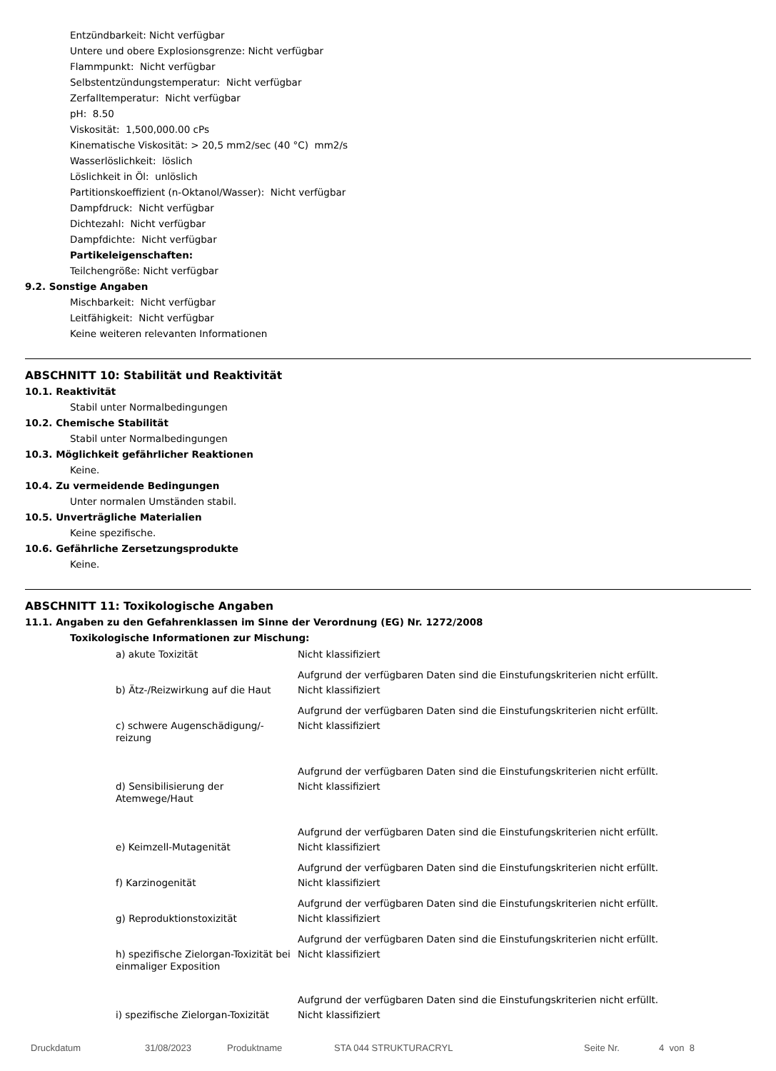Entzündbarkeit: Nicht verfügbar
Untere und obere Explosionsgrenze: Nicht verfügbar
Flammpunkt: Nicht verfügbar
Selbstentzündungstemperatur: Nicht verfügbar
Zerfalltemperatur: Nicht verfügbar
pH: 8.50
Viskosität: 1,500,000.00 cPs
Kinematische Viskosität: > 20,5 mm2/sec (40 °C) mm2/s
Wasserlöslichkeit: löslich
Löslichkeit in Öl: unlöslich
Partitionskoeffizient (n-Oktanol/Wasser): Nicht verfügbar
Dampfdruck: Nicht verfügbar
Dichtezahl: Nicht verfügbar
Dampfdichte: Nicht verfügbar
Partikeleigenschaften:
Teilchengröße: Nicht verfügbar
9.2. Sonstige Angaben
Mischbarkeit: Nicht verfügbar
Leitfähigkeit: Nicht verfügbar
Keine weiteren relevanten Informationen
ABSCHNITT 10: Stabilität und Reaktivität
10.1. Reaktivität
Stabil unter Normalbedingungen
10.2. Chemische Stabilität
Stabil unter Normalbedingungen
10.3. Möglichkeit gefährlicher Reaktionen
Keine.
10.4. Zu vermeidende Bedingungen
Unter normalen Umständen stabil.
10.5. Unverträgliche Materialien
Keine spezifische.
10.6. Gefährliche Zersetzungsprodukte
Keine.
ABSCHNITT 11: Toxikologische Angaben
11.1. Angaben zu den Gefahrenklassen im Sinne der Verordnung (EG) Nr. 1272/2008
Toxikologische Informationen zur Mischung:
| a) akute Toxizität | Nicht klassifiziert |
| | Aufgrund der verfügbaren Daten sind die Einstufungskriterien nicht erfüllt. |
| b) Ätz-/Reizwirkung auf die Haut | Nicht klassifiziert |
| | Aufgrund der verfügbaren Daten sind die Einstufungskriterien nicht erfüllt. |
| c) schwere Augenschädigung/-reizung | Nicht klassifiziert |
| | Aufgrund der verfügbaren Daten sind die Einstufungskriterien nicht erfüllt. |
| d) Sensibilisierung der Atemwege/Haut | Nicht klassifiziert |
| | Aufgrund der verfügbaren Daten sind die Einstufungskriterien nicht erfüllt. |
| e) Keimzell-Mutagenität | Nicht klassifiziert |
| | Aufgrund der verfügbaren Daten sind die Einstufungskriterien nicht erfüllt. |
| f) Karzinogenität | Nicht klassifiziert |
| | Aufgrund der verfügbaren Daten sind die Einstufungskriterien nicht erfüllt. |
| g) Reproduktionstoxizität | Nicht klassifiziert |
| | Aufgrund der verfügbaren Daten sind die Einstufungskriterien nicht erfüllt. |
| h) spezifische Zielorgan-Toxizität bei einmaliger Exposition | Nicht klassifiziert |
| | Aufgrund der verfügbaren Daten sind die Einstufungskriterien nicht erfüllt. |
| i) spezifische Zielorgan-Toxizität | Nicht klassifiziert |
Druckdatum 31/08/2023 Produktname STA 044 STRUKTURACRYL Seite Nr. 4 von 8